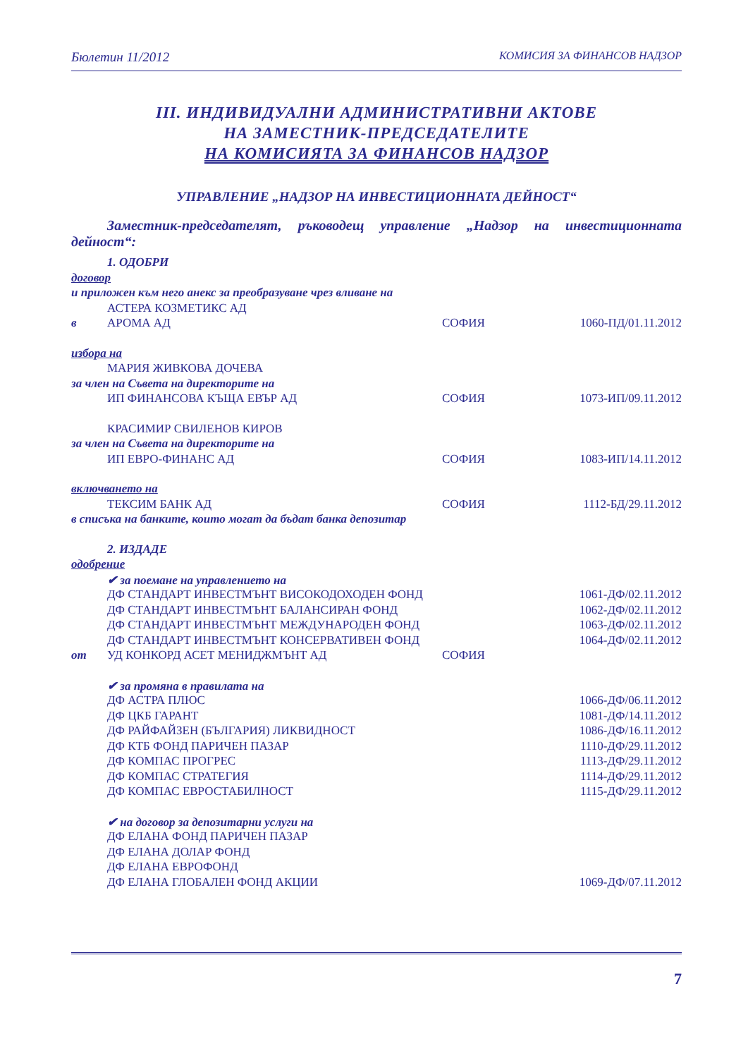Бюлетин 11/2012 КОМИСИЯ ЗА ФИНАНСОВ НАДЗОР
III. ИНДИВИДУАЛНИ АДМИНИСТРАТИВНИ АКТОВЕ
НА ЗАМЕСТНИК-ПРЕДСЕДАТЕЛИТЕ
НА КОМИСИЯТА ЗА ФИНАНСОВ НАДЗОР
УПРАВЛЕНИЕ „НАДЗОР НА ИНВЕСТИЦИОННАТА ДЕЙНОСТ“
Заместник-председателят, ръководещ управление „Надзор на инвестиционната дейност“:
| | 1. ОДОБРИ | | |
| договор | | | |
| и приложен към него анекс за преобразуване чрез вливане на | | | |
| | АСТЕРА КОЗМЕТИКС АД | | |
| в | АРОМА АД | СОФИЯ | 1060-ПД/01.11.2012 |
| избора на | | | |
| | МАРИЯ ЖИВКОВА ДОЧЕВА | | |
| за член на Съвета на директорите на | | | |
| | ИП ФИНАНСОВА КЪЩА ЕВЪР АД | СОФИЯ | 1073-ИП/09.11.2012 |
| | КРАСИМИР СВИЛЕНОВ КИРОВ | | |
| за член на Съвета на директорите на | | | |
| | ИП ЕВРО-ФИНАНС АД | СОФИЯ | 1083-ИП/14.11.2012 |
| включването на | | | |
| | ТЕКСИМ БАНК АД | СОФИЯ | 1112-БД/29.11.2012 |
| в списъка на банките, които могат да бъдат банка депозитар | | | |
| | 2. ИЗДАДЕ | | |
| одобрение | | | |
| | ✔ за поемане на управлението на | | |
| | ДФ СТАНДАРТ ИНВЕСТМЪНТ ВИСОКОДОХОДЕН ФОНД | | 1061-ДФ/02.11.2012 |
| | ДФ СТАНДАРТ ИНВЕСТМЪНТ БАЛАНСИРАН ФОНД | | 1062-ДФ/02.11.2012 |
| | ДФ СТАНДАРТ ИНВЕСТМЪНТ МЕЖДУНАРОДЕН ФОНД | | 1063-ДФ/02.11.2012 |
| | ДФ СТАНДАРТ ИНВЕСТМЪНТ КОНСЕРВАТИВЕН ФОНД | | 1064-ДФ/02.11.2012 |
| от | УД КОНКОРД АСЕТ МЕНИДЖМЪНТ АД | СОФИЯ | |
| | ✔ за промяна в правилата на | | |
| | ДФ АСТРА ПЛЮС | | 1066-ДФ/06.11.2012 |
| | ДФ ЦКБ ГАРАНТ | | 1081-ДФ/14.11.2012 |
| | ДФ РАЙФАЙЗЕН (БЪЛГАРИЯ) ЛИКВИДНОСТ | | 1086-ДФ/16.11.2012 |
| | ДФ КТБ ФОНД ПАРИЧЕН ПАЗАР | | 1110-ДФ/29.11.2012 |
| | ДФ КОМПАС ПРОГРЕС | | 1113-ДФ/29.11.2012 |
| | ДФ КОМПАС СТРАТЕГИЯ | | 1114-ДФ/29.11.2012 |
| | ДФ КОМПАС ЕВРОСТАБИЛНОСТ | | 1115-ДФ/29.11.2012 |
| | ✔ на договор за депозитарни услуги на | | |
| | ДФ ЕЛАНА ФОНД ПАРИЧЕН ПАЗАР | | |
| | ДФ ЕЛАНА ДОЛАР ФОНД | | |
| | ДФ ЕЛАНА ЕВРОФОНД | | |
| | ДФ ЕЛАНА ГЛОБАЛЕН ФОНД АКЦИИ | | 1069-ДФ/07.11.2012 |
7